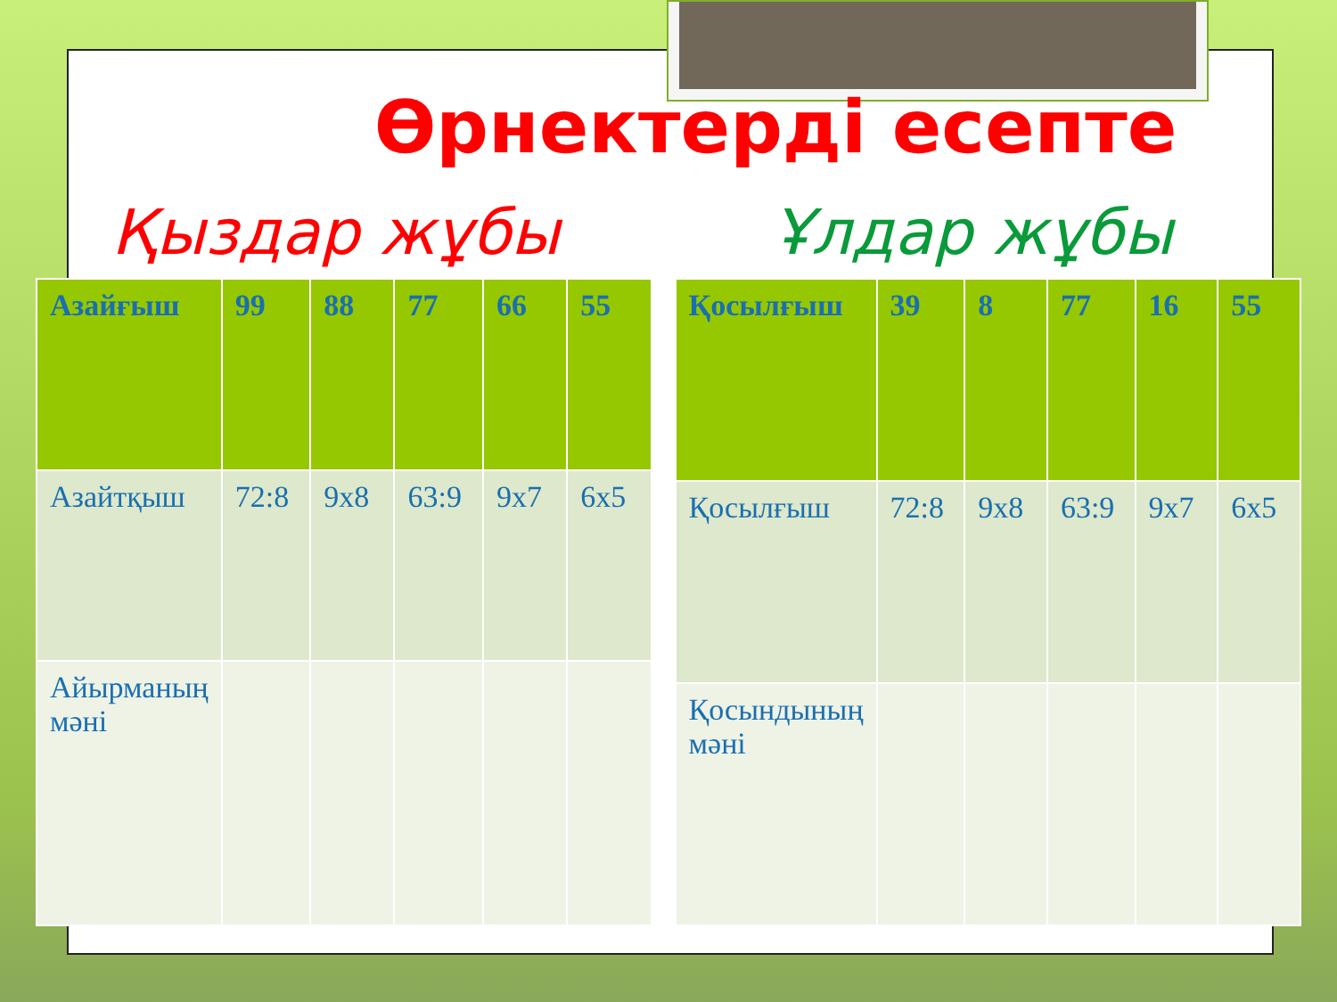Өрнектерді есепте
Қыздар жұбы Ұлдар жұбы
| Азайғыш | 99 | 88 | 77 | 66 | 55 |
| Азайтқыш | 72:8 | 9x8 | 63:9 | 9x7 | 6x5 |
| Айырманың мәні | | | | | |
| Қосылғыш | 39 | 8 | 77 | 16 | 55 |
| Қосылғыш | 72:8 | 9x8 | 63:9 | 9x7 | 6x5 |
| Қосындының мәні | | | | | |